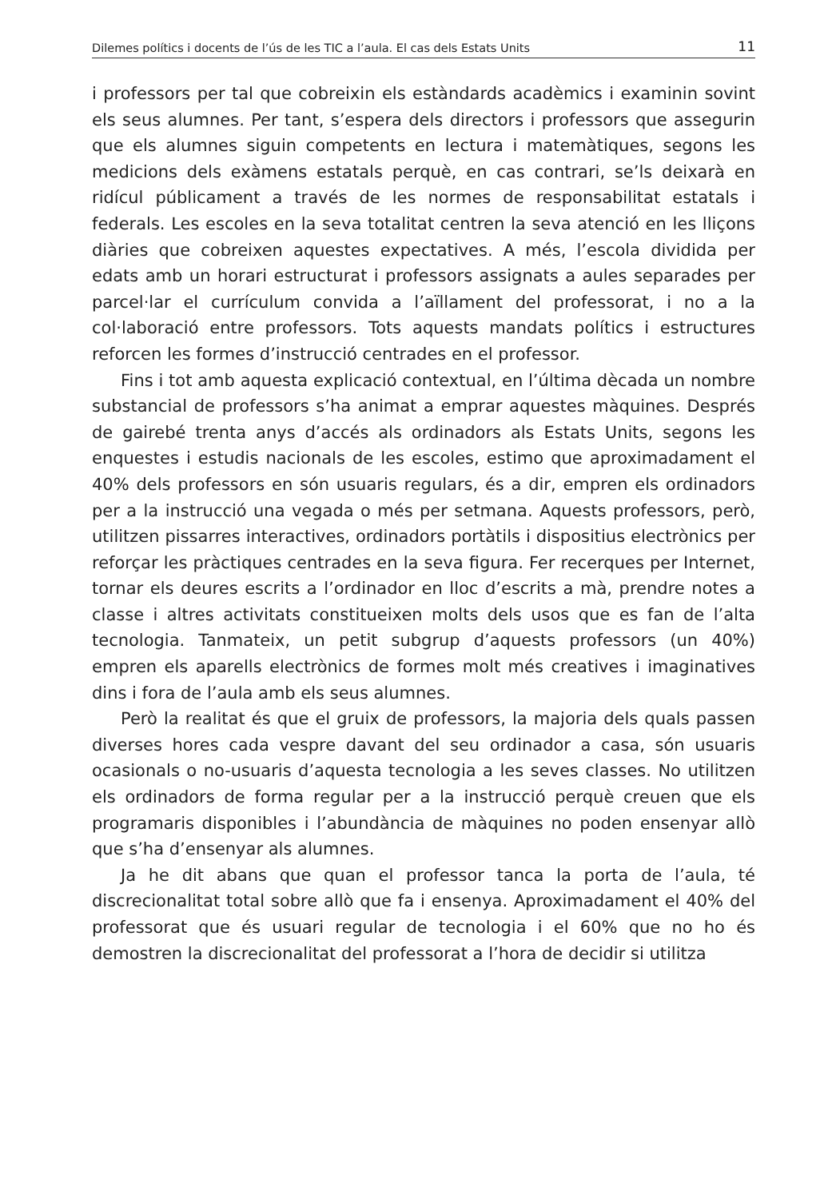Dilemes polítics i docents de l’ús de les TIC a l’aula. El cas dels Estats Units 11
i professors per tal que cobreixin els estàndards acadèmics i examinin sovint els seus alumnes. Per tant, s’espera dels directors i professors que assegurin que els alumnes siguin competents en lectura i matemàtiques, segons les medicions dels exàmens estatals perquè, en cas contrari, se’ls deixarà en ridícul públicament a través de les normes de responsabilitat estatals i federals. Les escoles en la seva totalitat centren la seva atenció en les lliçons diàries que cobreixen aquestes expectatives. A més, l’escola dividida per edats amb un horari estructurat i professors assignats a aules separades per parcel·lar el currículum convida a l’aïllament del professorat, i no a la col·laboració entre professors. Tots aquests mandats polítics i estructures reforcen les formes d’instrucció centrades en el professor.
Fins i tot amb aquesta explicació contextual, en l’última dècada un nombre substancial de professors s’ha animat a emprar aquestes màquines. Després de gairebé trenta anys d’accés als ordinadors als Estats Units, segons les enquestes i estudis nacionals de les escoles, estimo que aproximadament el 40% dels professors en són usuaris regulars, és a dir, empren els ordinadors per a la instrucció una vegada o més per setmana. Aquests professors, però, utilitzen pissarres interactives, ordinadors portàtils i dispositius electrònics per reforçar les pràctiques centrades en la seva figura. Fer recerques per Internet, tornar els deures escrits a l’ordinador en lloc d’escrits a mà, prendre notes a classe i altres activitats constitueixen molts dels usos que es fan de l’alta tecnologia. Tanmateix, un petit subgrup d’aquests professors (un 40%) empren els aparells electrònics de formes molt més creatives i imaginatives dins i fora de l’aula amb els seus alumnes.
Però la realitat és que el gruix de professors, la majoria dels quals passen diverses hores cada vespre davant del seu ordinador a casa, són usuaris ocasionals o no-usuaris d’aquesta tecnologia a les seves classes. No utilitzen els ordinadors de forma regular per a la instrucció perquè creuen que els programaris disponibles i l’abundància de màquines no poden ensenyar allò que s’ha d’ensenyar als alumnes.
Ja he dit abans que quan el professor tanca la porta de l’aula, té discrecionalitat total sobre allò que fa i ensenya. Aproximadament el 40% del professorat que és usuari regular de tecnologia i el 60% que no ho és demostren la discrecionalitat del professorat a l’hora de decidir si utilitza